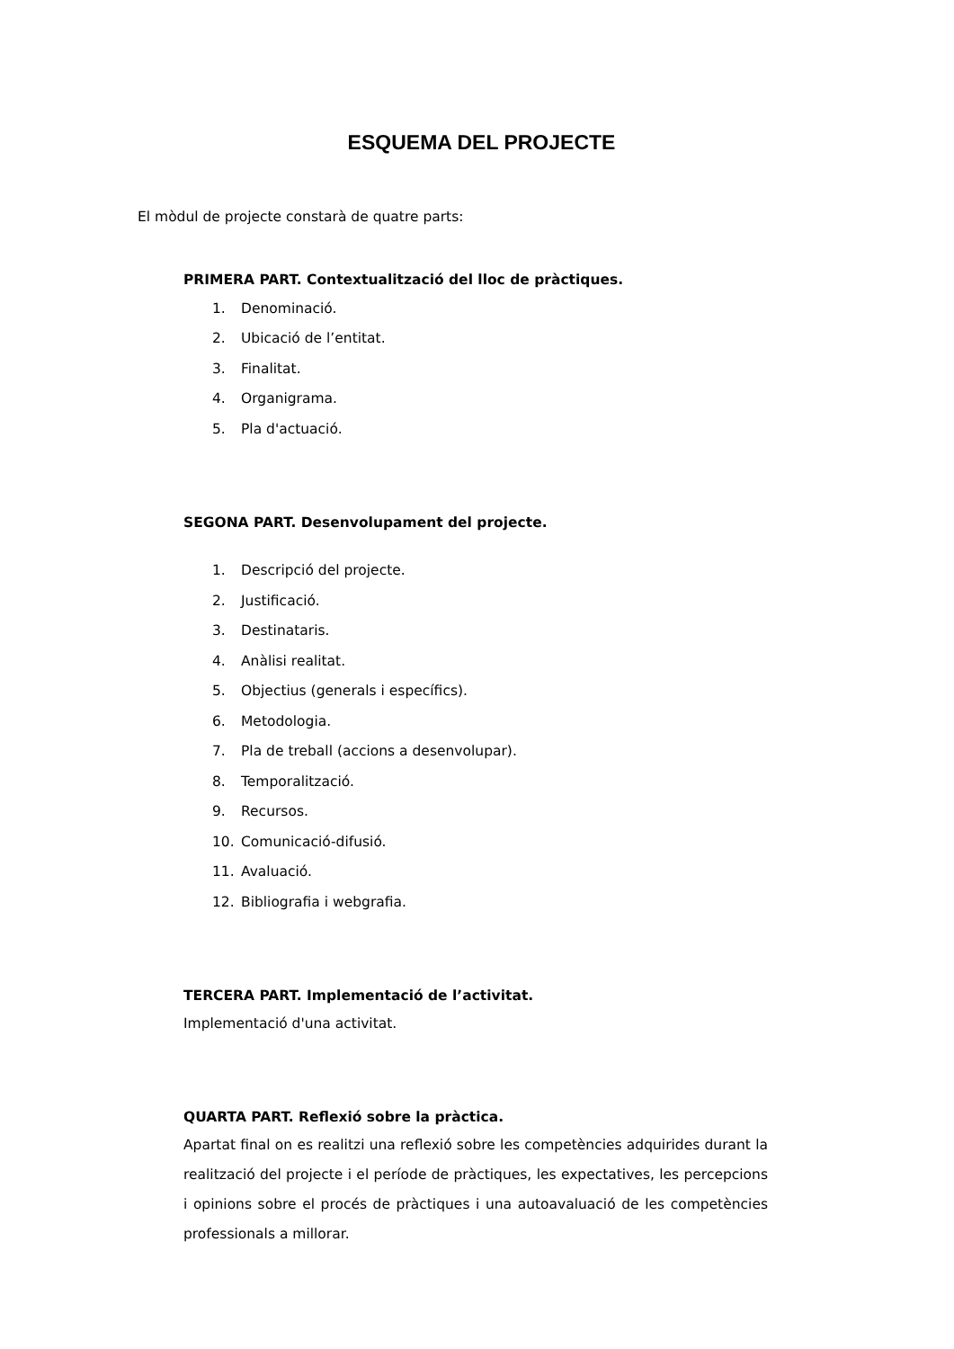ESQUEMA DEL PROJECTE
El mòdul de projecte constarà de quatre parts:
PRIMERA PART. Contextualització del lloc de pràctiques.
1. Denominació.
2. Ubicació de l’entitat.
3. Finalitat.
4. Organigrama.
5. Pla d'actuació.
SEGONA PART. Desenvolupament del projecte.
1. Descripció del projecte.
2. Justificació.
3. Destinataris.
4. Anàlisi realitat.
5. Objectius (generals i específics).
6. Metodologia.
7. Pla de treball (accions a desenvolupar).
8. Temporalització.
9. Recursos.
10. Comunicació-difusió.
11. Avaluació.
12. Bibliografia i webgrafia.
TERCERA PART. Implementació de l’activitat.
Implementació d'una activitat.
QUARTA PART. Reflexió sobre la pràctica.
Apartat final on es realitzi una reflexió sobre les competències adquirides durant la realització del projecte i el període de pràctiques, les expectatives, les percepcions i opinions sobre el procés de pràctiques i una autoavaluació de les competències professionals a millorar.